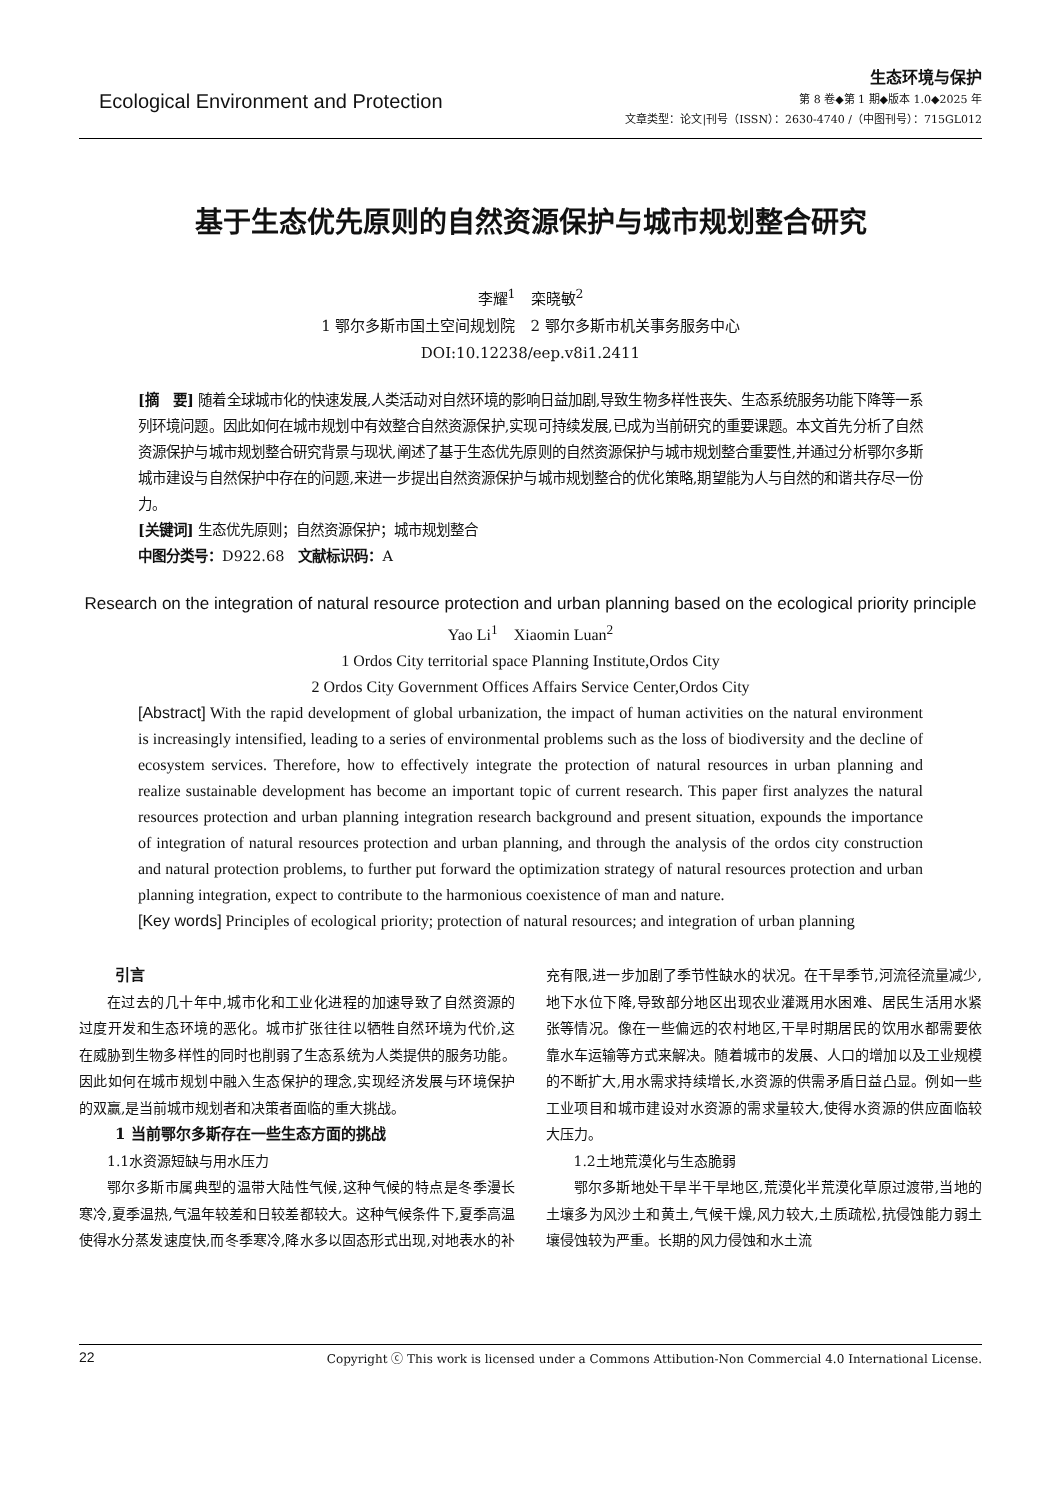Ecological Environment and Protection
生态环境与保护
第 8 卷◆第 1 期◆版本 1.0◆2025 年
文章类型：论文|刊号（ISSN）：2630-4740 /（中图刊号）：715GL012
基于生态优先原则的自然资源保护与城市规划整合研究
李耀<sup>1</sup>　栾晓敏<sup>2</sup>
1 鄂尔多斯市国土空间规划院　2 鄂尔多斯市机关事务服务中心
DOI:10.12238/eep.v8i1.2411
[摘　要] 随着全球城市化的快速发展,人类活动对自然环境的影响日益加剧,导致生物多样性丧失、生态系统服务功能下降等一系列环境问题。因此如何在城市规划中有效整合自然资源保护,实现可持续发展,已成为当前研究的重要课题。本文首先分析了自然资源保护与城市规划整合研究背景与现状,阐述了基于生态优先原则的自然资源保护与城市规划整合重要性,并通过分析鄂尔多斯城市建设与自然保护中存在的问题,来进一步提出自然资源保护与城市规划整合的优化策略,期望能为人与自然的和谐共存尽一份力。
[关键词] 生态优先原则；自然资源保护；城市规划整合
中图分类号：D922.68　文献标识码：A
Research on the integration of natural resource protection and urban planning based on the ecological priority principle
Yao Li<sup>1</sup>　Xiaomin Luan<sup>2</sup>
1 Ordos City territorial space Planning Institute,Ordos City
2 Ordos City Government Offices Affairs Service Center,Ordos City
[Abstract] With the rapid development of global urbanization, the impact of human activities on the natural environment is increasingly intensified, leading to a series of environmental problems such as the loss of biodiversity and the decline of ecosystem services. Therefore, how to effectively integrate the protection of natural resources in urban planning and realize sustainable development has become an important topic of current research. This paper first analyzes the natural resources protection and urban planning integration research background and present situation, expounds the importance of integration of natural resources protection and urban planning, and through the analysis of the ordos city construction and natural protection problems, to further put forward the optimization strategy of natural resources protection and urban planning integration, expect to contribute to the harmonious coexistence of man and nature.
[Key words] Principles of ecological priority; protection of natural resources; and integration of urban planning
引言
在过去的几十年中,城市化和工业化进程的加速导致了自然资源的过度开发和生态环境的恶化。城市扩张往往以牺牲自然环境为代价,这在威胁到生物多样性的同时也削弱了生态系统为人类提供的服务功能。因此如何在城市规划中融入生态保护的理念,实现经济发展与环境保护的双赢,是当前城市规划者和决策者面临的重大挑战。
1 当前鄂尔多斯存在一些生态方面的挑战
1.1水资源短缺与用水压力
鄂尔多斯市属典型的温带大陆性气候,这种气候的特点是冬季漫长寒冷,夏季温热,气温年较差和日较差都较大。这种气候条件下,夏季高温使得水分蒸发速度快,而冬季寒冷,降水多以固态形式出现,对地表水的补充有限,进一步加剧了季节性缺水的状况。在干旱季节,河流径流量减少,地下水位下降,导致部分地区出现农业灌溉用水困难、居民生活用水紧张等情况。像在一些偏远的农村地区,干旱时期居民的饮用水都需要依靠水车运输等方式来解决。随着城市的发展、人口的增加以及工业规模的不断扩大,用水需求持续增长,水资源的供需矛盾日益凸显。例如一些工业项目和城市建设对水资源的需求量较大,使得水资源的供应面临较大压力。
1.2土地荒漠化与生态脆弱
鄂尔多斯地处干旱半干旱地区,荒漠化半荒漠化草原过渡带,当地的土壤多为风沙土和黄土,气候干燥,风力较大,土质疏松,抗侵蚀能力弱土壤侵蚀较为严重。长期的风力侵蚀和水土流
22 Copyright ⓒ This work is licensed under a Commons Attibution-Non Commercial 4.0 International License.